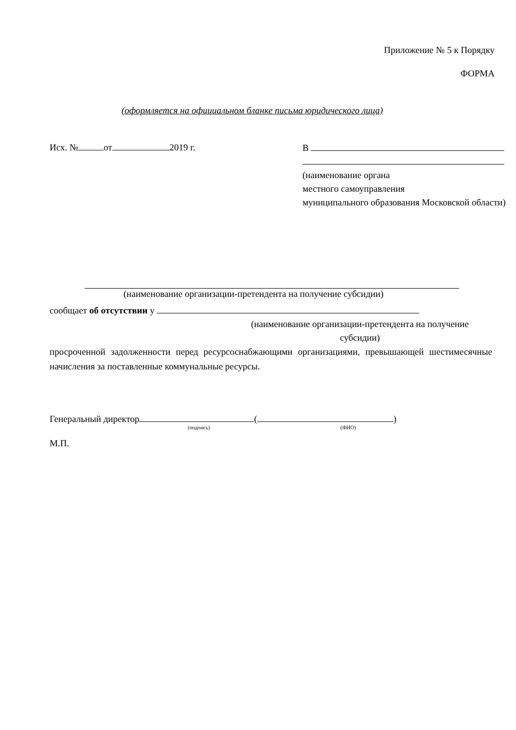Приложение № 5 к Порядку
ФОРМА
(оформляется на официальном бланке письма юридического лица)
Исх. № от 2019 г.
В
(наименование органа
местного самоуправления
муниципального образования Московской области)
(наименование организации-претендента на получение субсидии)
сообщает об отсутствии у
(наименование организации-претендента на получение субсидии)
просроченной задолженности перед ресурсоснабжающими организациями, превышающей шестимесячные начисления за поставленные коммунальные ресурсы.
Генеральный директор ( )
(подпись) (ФИО)
М.П.